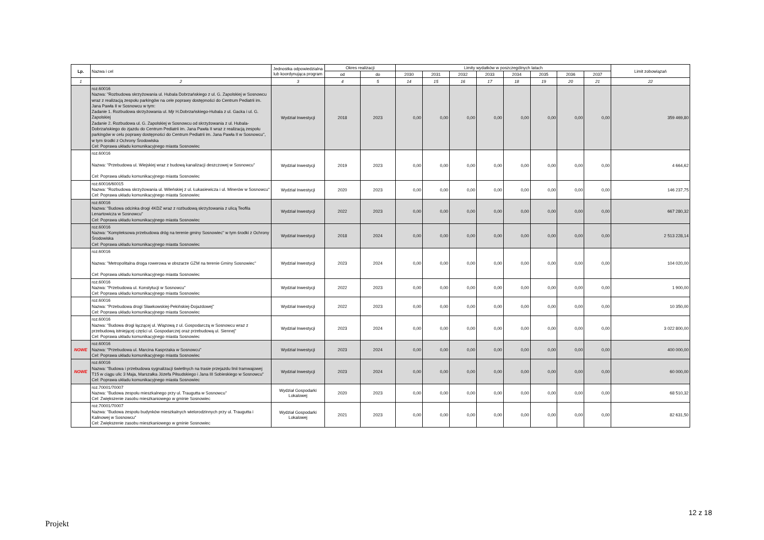| Lp. | Nazwa i cel | Jednostka odpowiedzialna lub koordynująca program | Okres realizacji | | Limity wydatków w poszczególnych latach | | | | | | | | Limit zobowiązań |
| --- | --- | --- | --- | --- | --- | --- | --- | --- | --- | --- | --- | --- | --- |
| | | | od | do | 2030 | 2031 | 2032 | 2033 | 2034 | 2035 | 2036 | 2037 | |
| 1 | 2 | 3 | 4 | 5 | 14 | 15 | 16 | 17 | 18 | 19 | 20 | 21 | 22 |
| | roz.60016 Nazwa: "Rozbudowa skrzyżowania ul. Hubala Dobrzańskiego z ul. G. Zapolskiej w Sosnowcu wraz z realizacją zespołu parkingów na cele poprawy dostępności do Centrum Pediatrii im. Jana Pawła II w Sosnowcu w tym: Zadanie 1. Rozbudowa skrzyżowania ul. Mjr H.Dobrzańskiego-Hubala z ul. Gacka i ul. G. Zapolskiej Zadanie 2. Rozbudowa ul. G. Zapolskiej w Sosnowcu od skrzyżowania z ul. Hubala-Dobrzańskiego do zjazdu do Centrum Pediatrii im. Jana Pawła II wraz z realizacją zespołu parkingów w celu poprawy dostępności do Centrum Pediatrii im. Jana Pawła II w Sosnowcu", w tym środki z Ochrony Środowiska Cel: Poprawa układu komunikacyjnego miasta Sosnowiec | Wydział Inwestycji | 2018 | 2023 | 0,00 | 0,00 | 0,00 | 0,00 | 0,00 | 0,00 | 0,00 | 0,00 | 359 469,80 |
| | roz.60016 Nazwa: "Przebudowa ul. Wiejskiej wraz z budową kanalizacji deszczowej w Sosnowcu" Cel: Poprawa układu komunikacyjnego miasta Sosnowiec | Wydział Inwestycji | 2019 | 2023 | 0,00 | 0,00 | 0,00 | 0,00 | 0,00 | 0,00 | 0,00 | 0,00 | 4 664,62 |
| | roz.60016/60015 Nazwa: "Rozbudowa skrzyżowania ul. Wileńskiej z ul. Łukasiewicza i ul. Minerów w Sosnowcu" Cel: Poprawa układu komunikacyjnego miasta Sosnowiec | Wydział Inwestycji | 2020 | 2023 | 0,00 | 0,00 | 0,00 | 0,00 | 0,00 | 0,00 | 0,00 | 0,00 | 146 237,75 |
| | roz.60016 Nazwa: "Budowa odcinka drogi 4KDZ wraz z rozbudową skrzyżowania z ulicą Teofila Lenartowicza w Sosnowcu" Cel: Poprawa układu komunikacyjnego miasta Sosnowiec | Wydział Inwestycji | 2022 | 2023 | 0,00 | 0,00 | 0,00 | 0,00 | 0,00 | 0,00 | 0,00 | 0,00 | 667 280,32 |
| | roz.60016 Nazwa: "Kompleksowa przebudowa dróg na terenie gminy Sosnowiec" w tym środki z Ochrony Środowiska Cel: Poprawa układu komunikacyjnego miasta Sosnowiec | Wydział Inwestycji | 2018 | 2024 | 0,00 | 0,00 | 0,00 | 0,00 | 0,00 | 0,00 | 0,00 | 0,00 | 2 513 228,14 |
| | roz.60016 Nazwa: "Metropolitalna droga rowerowa w obszarze GZM na terenie Gminy Sosnowiec" Cel: Poprawa układu komunikacyjnego miasta Sosnowiec | Wydział Inwestycji | 2023 | 2024 | 0,00 | 0,00 | 0,00 | 0,00 | 0,00 | 0,00 | 0,00 | 0,00 | 104 020,00 |
| | roz.60016 Nazwa: "Przebudowa ul. Konstytucji w Sosnowcu" Cel: Poprawa układu komunikacyjnego miasta Sosnowiec | Wydział Inwestycji | 2022 | 2023 | 0,00 | 0,00 | 0,00 | 0,00 | 0,00 | 0,00 | 0,00 | 0,00 | 1 900,00 |
| | roz.60016 Nazwa: "Przebudowa drogi Sławkowskiej-Pekińskiej-Dojazdowej" Cel: Poprawa układu komunikacyjnego miasta Sosnowiec | Wydział Inwestycji | 2022 | 2023 | 0,00 | 0,00 | 0,00 | 0,00 | 0,00 | 0,00 | 0,00 | 0,00 | 10 350,00 |
| | roz.60016 Nazwa: "Budowa drogi łączącej ul. Wiązową z ul. Gospodarczą w Sosnowcu wraz z przebudową istniejącej części ul. Gospodarczej oraz przebudową ul. Siennej" Cel: Poprawa układu komunikacyjnego miasta Sosnowiec | Wydział Inwestycji | 2023 | 2024 | 0,00 | 0,00 | 0,00 | 0,00 | 0,00 | 0,00 | 0,00 | 0,00 | 3 022 800,00 |
| NOWE | roz.60016 Nazwa: "Przebudowa ul. Marcina Kasprzaka w Sosnowcu" Cel: Poprawa układu komunikacyjnego miasta Sosnowiec | Wydział Inwestycji | 2023 | 2024 | 0,00 | 0,00 | 0,00 | 0,00 | 0,00 | 0,00 | 0,00 | 0,00 | 400 000,00 |
| NOWE | roz.60016 Nazwa: "Budowa i przebudowa sygnalizacji świetlnych na trasie przejazdu linii tramwajowej T15 w ciągu ulic 3 Maja, Marszałka Józefa Piłsudskiego i Jana III Sobieskiego w Sosnowcu" Cel: Poprawa układu komunikacyjnego miasta Sosnowiec | Wydział Inwestycji | 2023 | 2024 | 0,00 | 0,00 | 0,00 | 0,00 | 0,00 | 0,00 | 0,00 | 0,00 | 60 000,00 |
| | roz.70001/70007 Nazwa: "Budowa zespołu mieszkalnego przy ul. Traugutta w Sosnowcu" Cel: Zwiększenie zasobu mieszkaniowego w gminie Sosnowiec | Wydział Gospodarki Lokalowej | 2020 | 2023 | 0,00 | 0,00 | 0,00 | 0,00 | 0,00 | 0,00 | 0,00 | 0,00 | 68 510,32 |
| | roz.70001/70007 Nazwa: "Budowa zespołu budynków mieszkalnych wielorodzinnych przy ul. Traugutta i Kalinowej w Sosnowcu" Cel: Zwiększenie zasobu mieszkaniowego w gminie Sosnowiec | Wydział Gospodarki Lokalowej | 2021 | 2023 | 0,00 | 0,00 | 0,00 | 0,00 | 0,00 | 0,00 | 0,00 | 0,00 | 82 631,50 |
12 z 18
Projekt